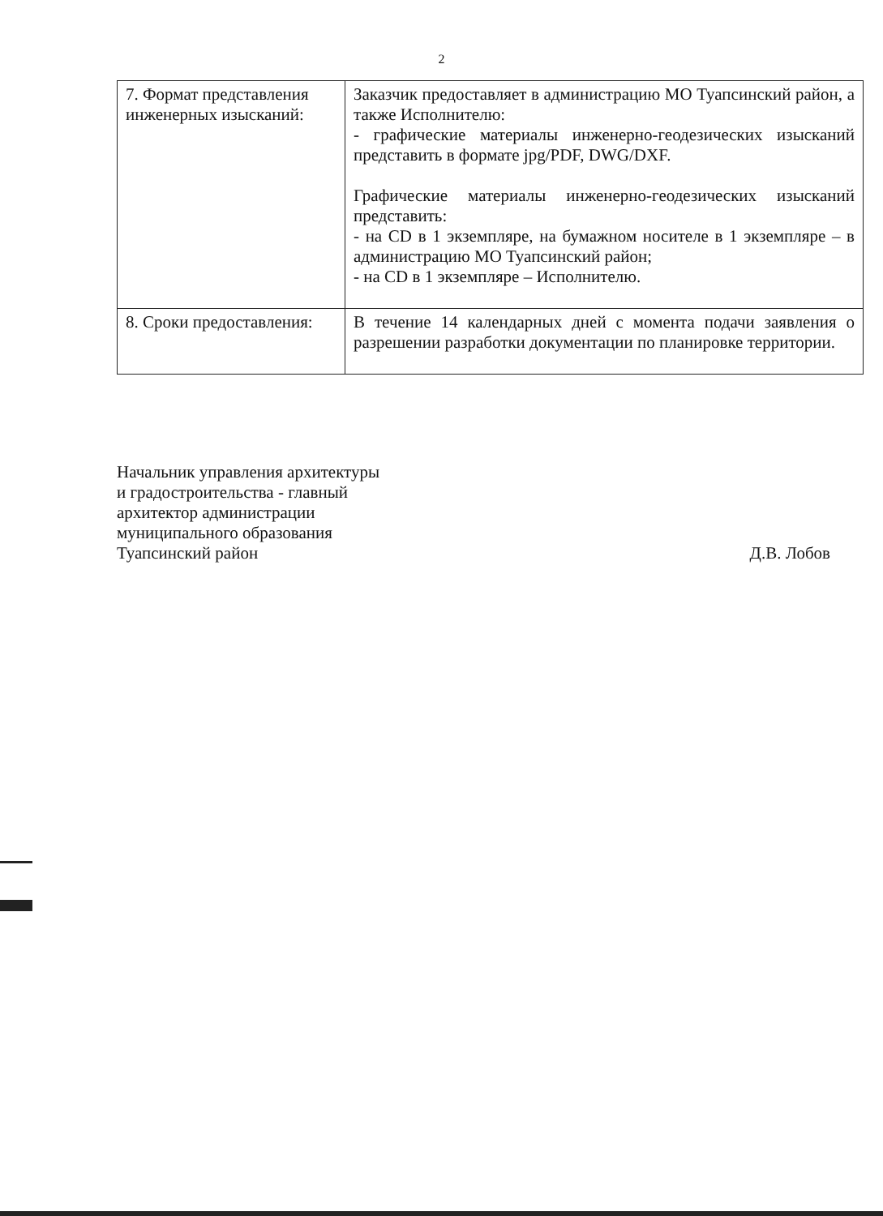2
| 7. Формат представления инженерных изысканий: | Заказчик предоставляет в администрацию МО Туапсинский район, а также Исполнителю: - графические материалы инженерно-геодезических изысканий представить в формате jpg/PDF, DWG/DXF. Графические материалы инженерно-геодезических изысканий представить: - на CD в 1 экземпляре, на бумажном носителе в 1 экземпляре – в администрацию МО Туапсинский район; - на CD в 1 экземпляре – Исполнителю. |
| 8. Сроки предоставления: | В течение 14 календарных дней с момента подачи заявления о разрешении разработки документации по планировке территории. |
Начальник управления архитектуры
и градостроительства - главный
архитектор администрации
муниципального образования
Туапсинский район
Д.В. Лобов